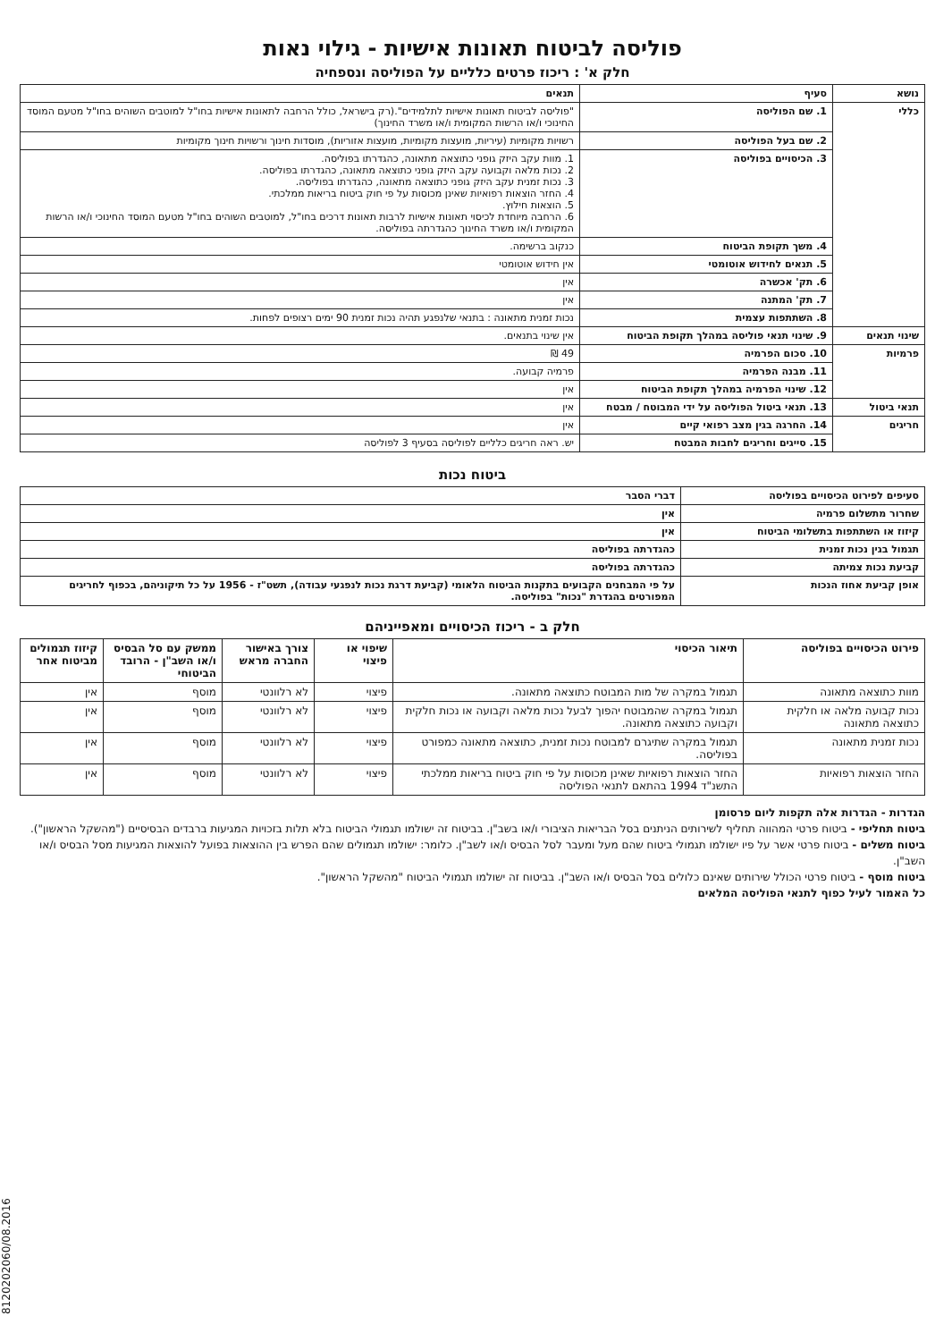פוליסה לביטוח תאונות אישיות - גילוי נאות
חלק א' : ריכוז פרטים כלליים על הפוליסה ונספחיה
| נושא | סעיף | תנאים |
| --- | --- | --- |
| כללי | 1. שם הפוליסה | "פוליסה לביטוח תאונות אישיות לתלמידים".(רק בישראל, כולל הרחבה לתאונות אישיות בחו"ל למוטבים השוהים בחו"ל מטעם המוסד החינוכי ו/או הרשות המקומית ו/או משרד החינוך) |
| | 2. שם בעל הפוליסה | רשויות מקומיות (עיריות, מועצות מקומיות, מועצות אזוריות), מוסדות חינוך ורשויות חינוך מקומיות |
| | 3. הכיסויים בפוליסה | 1. מוות עקב היזק גופני כתוצאה מתאונה, כהגדרתו בפוליסה. 2. נכות מלאה וקבועה עקב היזק גופני כתוצאה מתאונה, כהגדרתו בפוליסה. 3. נכות זמנית עקב היזק גופני כתוצאה מתאונה, כהגדרתו בפוליסה. 4. החזר הוצאות רפואיות שאינן מכוסות על פי חוק ביטוח בריאות ממלכתי. 5. הוצאות חילוץ. 6. הרחבה מיוחדת לכיסוי תאונות אישיות לרבות תאונות דרכים בחו"ל, למוטבים השוהים בחו"ל מטעם המוסד החינוכי ו/או הרשות המקומית ו/או משרד החינוך כהגדרתה בפוליסה. |
| | 4. משך תקופת הביטוח | כנקוב ברשימה. |
| | 5. תנאים לחידוש אוטומטי | אין חידוש אוטומטי |
| | 6. תק' אכשרה | אין |
| | 7. תק' המתנה | אין |
| | 8. השתתפות עצמית | נכות זמנית מתאונה : בתנאי שלנפגע תהיה נכות זמנית 90 ימים רצופים לפחות. |
| שינוי תנאים | 9. שינוי תנאי פוליסה במהלך תקופת הביטוח | אין שינוי בתנאים. |
| פרמיות | 10. סכום הפרמיה | 49 ₪ |
| | 11. מבנה הפרמיה | פרמיה קבועה. |
| | 12. שינוי הפרמיה במהלך תקופת הביטוח | אין |
| תנאי ביטול | 13. תנאי ביטול הפוליסה על ידי המבוטח / מבטח | אין |
| חריגים | 14. החרגה בגין מצב רפואי קיים | אין |
| | 15. סייגים וחריגים לחבות המבטח | יש. ראה חריגים כלליים לפוליסה בסעיף 3 לפוליסה |
ביטוח נכות
| סעיפים לפירוט הכיסויים בפוליסה | דברי הסבר |
| --- | --- |
| שחרור מתשלום פרמיה | אין |
| קיזוז או השתתפות בתשלומי הביטוח | אין |
| תגמול בגין נכות זמנית | כהגדרתה בפוליסה |
| קביעת נכות צמיתה | כהגדרתה בפוליסה |
| אופן קביעת אחוז הנכות | על פי המבחנים הקבועים בתקנות הביטוח הלאומי (קביעת דרגת נכות לנפגעי עבודה), תשט"ז - 1956 על כל תיקוניהם, בכפוף לחריגים המפורטים בהגדרת "נכות" בפוליסה. |
חלק ב - ריכוז הכיסויים ומאפייניהם
| פירוט הכיסויים בפוליסה | תיאור הכיסוי | שיפוי או פיצוי | צורך באישור החברה מראש | ממשק עם סל הבסיס ו/או השב"ן - הרובד הביטוחי | קיזוז תגמולים מביטוח אחר |
| --- | --- | --- | --- | --- | --- |
| מוות כתוצאה מתאונה | תגמול במקרה של מות המבוטח כתוצאה מתאונה. | פיצוי | לא רלוונטי | מוסף | אין |
| נכות קבועה מלאה או חלקית כתוצאה מתאונה | תגמול במקרה שהמבוטח יהפוך לבעל נכות מלאה וקבועה או נכות חלקית וקבועה כתוצאה מתאונה. | פיצוי | לא רלוונטי | מוסף | אין |
| נכות זמנית מתאונה | תגמול במקרה שתיגרם למבוטח נכות זמנית, כתוצאה מתאונה כמפורט בפוליסה. | פיצוי | לא רלוונטי | מוסף | אין |
| החזר הוצאות רפואיות | החזר הוצאות רפואיות שאינן מכוסות על פי חוק ביטוח בריאות ממלכתי התשנ"ד 1994 בהתאם לתנאי הפוליסה | פיצוי | לא רלוונטי | מוסף | אין |
הגדרות - הגדרות אלה תקפות ליום פרסומן
ביטוח תחליפי - ביטוח פרטי המהווה תחליף לשירותים הניתנים בסל הבריאות הציבורי ו/או בשב"ן. בביטוח זה ישולמו תגמולי הביטוח בלא תלות בזכויות המגיעות ברבדים הבסיסיים ("מהשקל הראשון").
ביטוח משלים - ביטוח פרטי אשר על פיו ישולמו תגמולי ביטוח שהם מעל ומעבר לסל הבסיס ו/או לשב"ן. כלומר: ישולמו תגמולים שהם הפרש בין ההוצאות בפועל להוצאות המגיעות מסל הבסיס ו/או השב"ן.
ביטוח מוסף - ביטוח פרטי הכולל שירותים שאינם כלולים בסל הבסיס ו/או השב"ן. בביטוח זה ישולמו תגמולי הביטוח "מהשקל הראשון".
כל האמור לעיל כפוף לתנאי הפוליסה המלאים
8120202060/08.2016